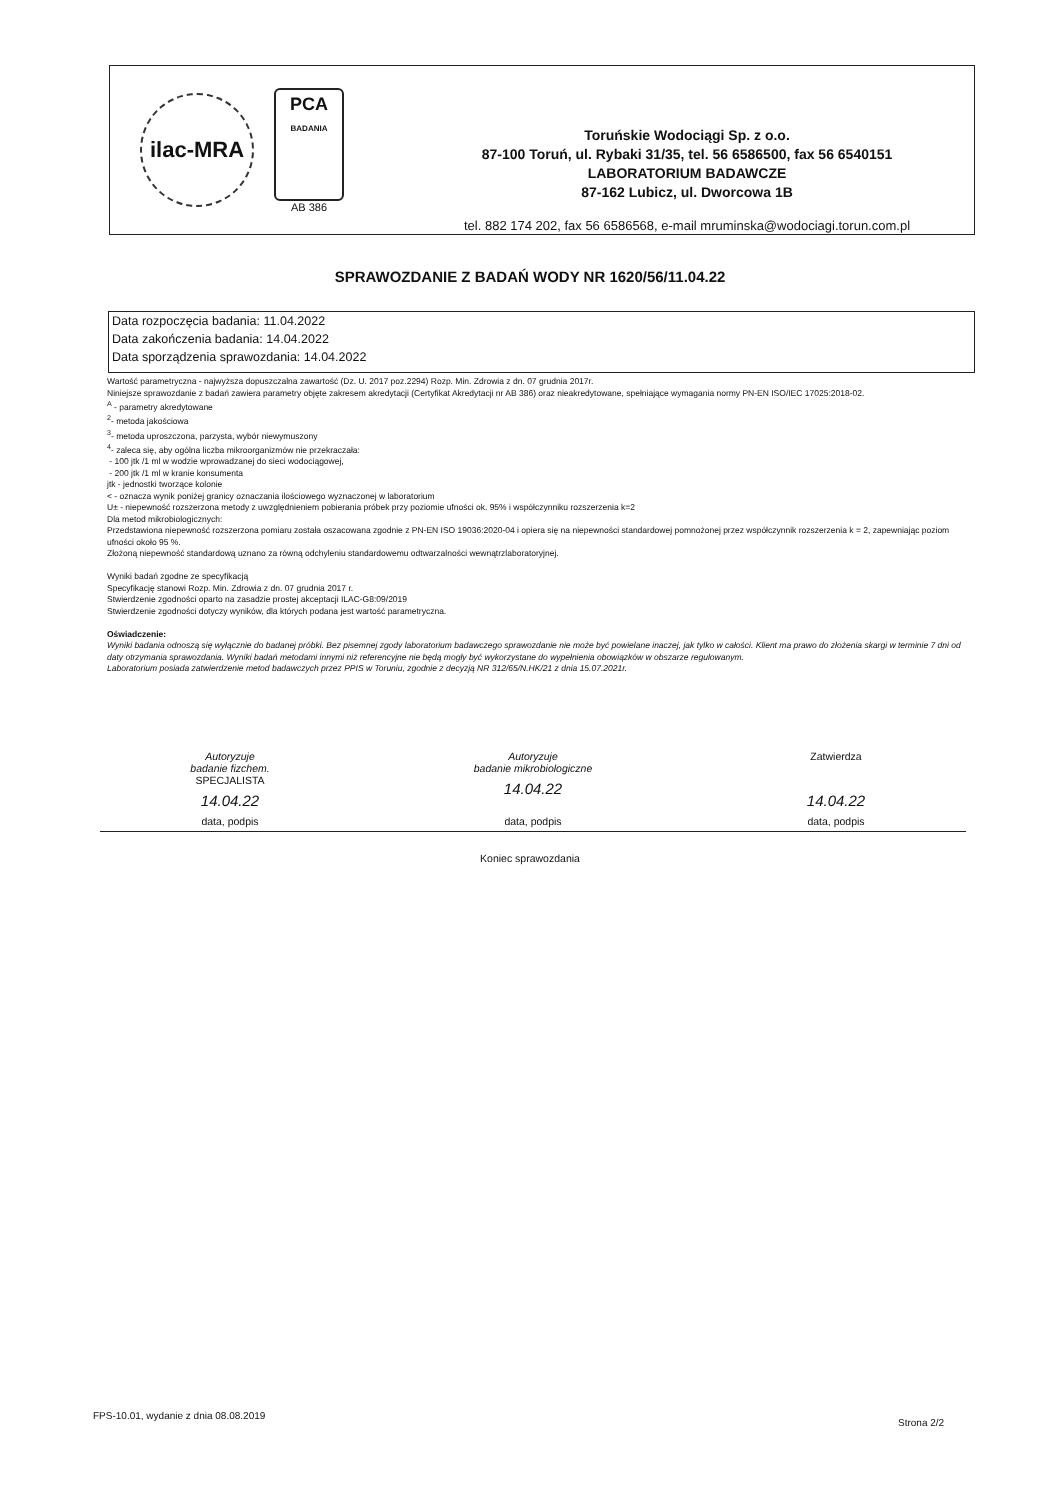ilac-MRA
PCA
BADANIA
AB 386
Toruńskie Wodociągi Sp. z o.o.
87-100 Toruń, ul. Rybaki 31/35, tel. 56 6586500, fax 56 6540151
LABORATORIUM BADAWCZE
87-162 Lubicz, ul. Dworcowa 1B
tel. 882 174 202, fax 56 6586568, e-mail mruminska@wodociagi.torun.com.pl
SPRAWOZDANIE Z BADAŃ WODY NR 1620/56/11.04.22
Data rozpoczęcia badania: 11.04.2022
Data zakończenia badania: 14.04.2022
Data sporządzenia sprawozdania: 14.04.2022
Wartość parametryczna - najwyższa dopuszczalna zawartość (Dz. U. 2017 poz.2294) Rozp. Min. Zdrowia z dn. 07 grudnia 2017r.
Niniejsze sprawozdanie z badań zawiera parametry objęte zakresem akredytacji (Certyfikat Akredytacji nr AB 386) oraz nieakredytowane, spełniające wymagania normy PN-EN ISO/IEC 17025:2018-02.
<sup>A</sup> - parametry akredytowane
<sup>2</sup>- metoda jakościowa
<sup>3</sup>- metoda uproszczona, parzysta, wybór niewymuszony
<sup>4</sup>- zaleca się, aby ogólna liczba mikroorganizmów nie przekraczała:
- 100 jtk /1 ml w wodzie wprowadzanej do sieci wodociągowej,
- 200 jtk /1 ml w kranie konsumenta
jtk - jednostki tworzące kolonie
< - oznacza wynik poniżej granicy oznaczania ilościowego wyznaczonej w laboratorium
U± - niepewność rozszerzona metody z uwzględnieniem pobierania próbek przy poziomie ufności ok. 95% i współczynniku rozszerzenia k=2
Dla metod mikrobiologicznych:
Przedstawiona niepewność rozszerzona pomiaru została oszacowana zgodnie z PN-EN ISO 19036:2020-04 i opiera się na niepewności standardowej pomnożonej przez współczynnik rozszerzenia k = 2, zapewniając poziom ufności około 95 %.
Złożoną niepewność standardową uznano za równą odchyleniu standardowemu odtwarzalności wewnątrzlaboratoryjnej.
Wyniki badań zgodne ze specyfikacją
Specyfikację stanowi Rozp. Min. Zdrowia z dn. 07 grudnia 2017 r.
Stwierdzenie zgodności oparto na zasadzie prostej akceptacji ILAC-G8:09/2019
Stwierdzenie zgodności dotyczy wyników, dla których podana jest wartość parametryczna.
Oświadczenie:
Wyniki badania odnoszą się wyłącznie do badanej próbki. Bez pisemnej zgody laboratorium badawczego sprawozdanie nie może być powielane inaczej, jak tylko w całości. Klient ma prawo do złożenia skargi w terminie 7 dni od daty otrzymania sprawozdania. Wyniki badań metodami innymi niż referencyjne nie będą mogły być wykorzystane do wypełnienia obowiązków w obszarze regulowanym.
Laboratorium posiada zatwierdzenie metod badawczych przez PPIS w Toruniu, zgodnie z decyzją NR 312/65/N.HK/21 z dnia 15.07.2021r.
Autoryzuje
badanie fizchem.
SPECJALISTA
14.04.22
data, podpis
Autoryzuje
badanie mikrobiologiczne
14.04.22
data, podpis
Zatwierdza
14.04.22
data, podpis
Koniec sprawozdania
FPS-10.01, wydanie z dnia 08.08.2019
Strona 2/2